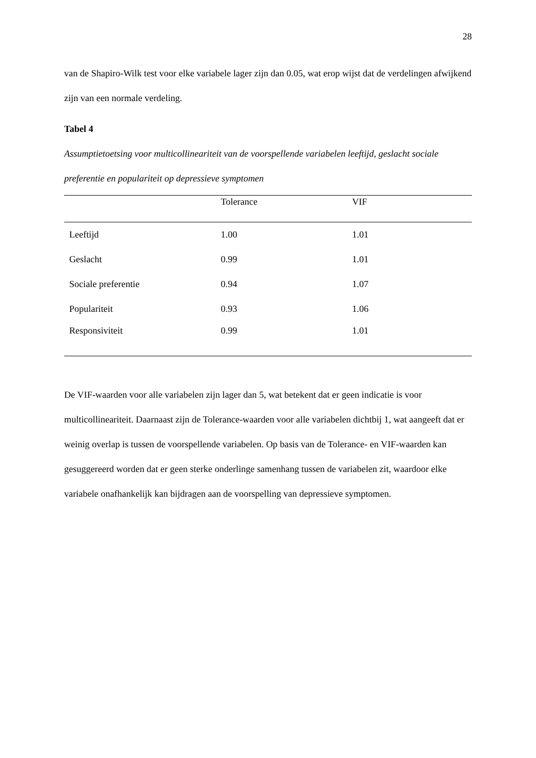28
van de Shapiro-Wilk test voor elke variabele lager zijn dan 0.05, wat erop wijst dat de verdelingen afwijkend zijn van een normale verdeling.
Tabel 4
Assumptietoetsing voor multicollineariteit van de voorspellende variabelen leeftijd, geslacht sociale preferentie en populariteit op depressieve symptomen
| | Tolerance | VIF |
| --- | --- | --- |
| Leeftijd | 1.00 | 1.01 |
| Geslacht | 0.99 | 1.01 |
| Sociale preferentie | 0.94 | 1.07 |
| Populariteit | 0.93 | 1.06 |
| Responsiviteit | 0.99 | 1.01 |
De VIF-waarden voor alle variabelen zijn lager dan 5, wat betekent dat er geen indicatie is voor multicollineariteit. Daarnaast zijn de Tolerance-waarden voor alle variabelen dichtbij 1, wat aangeeft dat er weinig overlap is tussen de voorspellende variabelen. Op basis van de Tolerance- en VIF-waarden kan gesuggereerd worden dat er geen sterke onderlinge samenhang tussen de variabelen zit, waardoor elke variabele onafhankelijk kan bijdragen aan de voorspelling van depressieve symptomen.